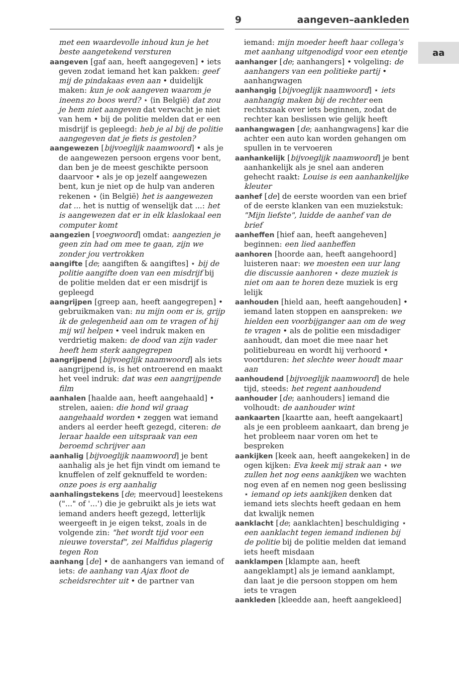9 aangeven–aankleden
aa
met een waardevolle inhoud kun je het beste aangetekend versturen
aangeven [gaf aan, heeft aangegeven] • iets geven zodat iemand het kan pakken: geef mij de pindakaas even aan • duidelijk maken: kun je ook aangeven waarom je ineens zo boos werd? ⋆ ⟨in België⟩ dat zou je hem niet aangeven dat verwacht je niet van hem • bij de politie melden dat er een misdrijf is gepleegd: heb je al bij de politie aangegeven dat je fiets is gestolen?
aangewezen [bijvoeglijk naamwoord] • als je de aangewezen persoon ergens voor bent, dan ben je de meest geschikte persoon daarvoor • als je op jezelf aangewezen bent, kun je niet op de hulp van anderen rekenen ⋆ ⟨in België⟩ het is aangewezen dat ... het is nuttig of wenselijk dat ...: het is aangewezen dat er in elk klaslokaal een computer komt
aangezien [voegwoord] omdat: aangezien je geen zin had om mee te gaan, zijn we zonder jou vertrokken
aangifte [de; aangiften & aangiftes] ⋆ bij de politie aangifte doen van een misdrijf bij de politie melden dat er een misdrijf is gepleegd
aangrijpen [greep aan, heeft aangegrepen] • gebruikmaken van: nu mijn oom er is, grijp ik de gelegenheid aan om te vragen of hij mij wil helpen • veel indruk maken en verdrietig maken: de dood van zijn vader heeft hem sterk aangegrepen
aangrijpend [bijvoeglijk naamwoord] als iets aangrijpend is, is het ontroerend en maakt het veel indruk: dat was een aangrijpende film
aanhalen [haalde aan, heeft aangehaald] • strelen, aaien: die hond wil graag aangehaald worden • zeggen wat iemand anders al eerder heeft gezegd, citeren: de leraar haalde een uitspraak van een beroemd schrijver aan
aanhalig [bijvoeglijk naamwoord] je bent aanhalig als je het fijn vindt om iemand te knuffelen of zelf geknuffeld te worden: onze poes is erg aanhalig
aanhalingstekens [de; meervoud] leestekens ("..." of '...') die je gebruikt als je iets wat iemand anders heeft gezegd, letterlijk weergeeft in je eigen tekst, zoals in de volgende zin: "het wordt tijd voor een nieuwe toverstaf", zei Malfidus plagerig tegen Ron
aanhang [de] • de aanhangers van iemand of iets: de aanhang van Ajax floot de scheidsrechter uit • de partner van
iemand: mijn moeder heeft haar collega's met aanhang uitgenodigd voor een etentje
aanhanger [de; aanhangers] • volgeling: de aanhangers van een politieke partij • aanhangwagen
aanhangig [bijvoeglijk naamwoord] ⋆ iets aanhangig maken bij de rechter een rechtszaak over iets beginnen, zodat de rechter kan beslissen wie gelijk heeft
aanhangwagen [de; aanhangwagens] kar die achter een auto kan worden gehangen om spullen in te vervoeren
aanhankelijk [bijvoeglijk naamwoord] je bent aanhankelijk als je snel aan anderen gehecht raakt: Louise is een aanhankelijke kleuter
aanhef [de] de eerste woorden van een brief of de eerste klanken van een muziekstuk: "Mijn liefste", luidde de aanhef van de brief
aanheffen [hief aan, heeft aangeheven] beginnen: een lied aanheffen
aanhoren [hoorde aan, heeft aangehoord] luisteren naar: we moesten een uur lang die discussie aanhoren ⋆ deze muziek is niet om aan te horen deze muziek is erg lelijk
aanhouden [hield aan, heeft aangehouden] • iemand laten stoppen en aanspreken: we hielden een voorbijganger aan om de weg te vragen • als de politie een misdadiger aanhoudt, dan moet die mee naar het politiebureau en wordt hij verhoord • voortduren: het slechte weer houdt maar aan
aanhoudend [bijvoeglijk naamwoord] de hele tijd, steeds: het regent aanhoudend
aanhouder [de; aanhouders] iemand die volhoudt: de aanhouder wint
aankaarten [kaartte aan, heeft aangekaart] als je een probleem aankaart, dan breng je het probleem naar voren om het te bespreken
aankijken [keek aan, heeft aangekeken] in de ogen kijken: Eva keek mij strak aan ⋆ we zullen het nog eens aankijken we wachten nog even af en nemen nog geen beslissing ⋆ iemand op iets aankijken denken dat iemand iets slechts heeft gedaan en hem dat kwalijk nemen
aanklacht [de; aanklachten] beschuldiging ⋆ een aanklacht tegen iemand indienen bij de politie bij de politie melden dat iemand iets heeft misdaan
aanklampen [klampte aan, heeft aangeklampt] als je iemand aanklampt, dan laat je die persoon stoppen om hem iets te vragen
aankleden [kleedde aan, heeft aangekleed]